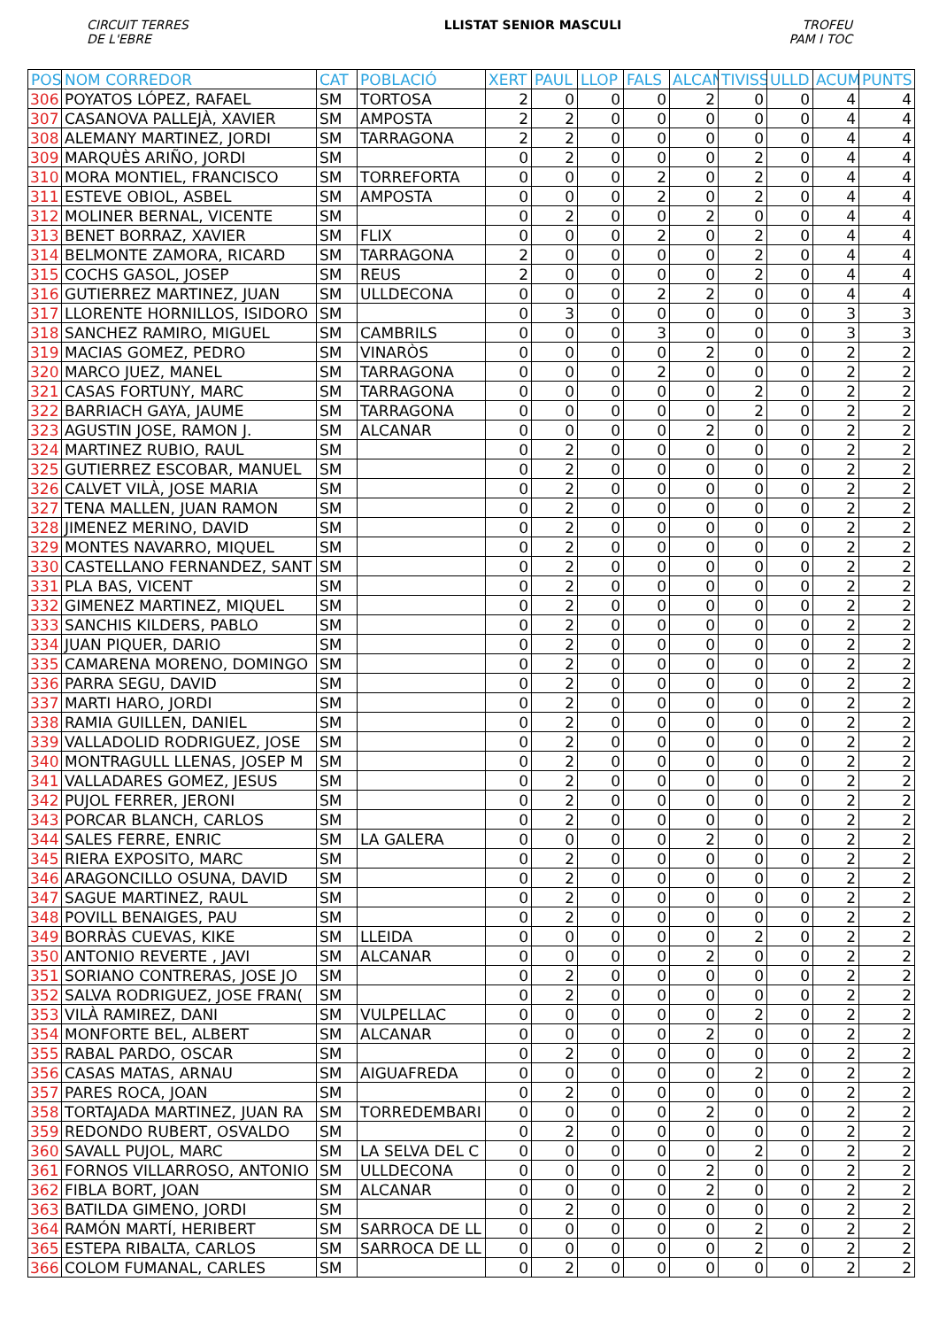CIRCUIT TERRES
DE L'EBRE
LLISTAT SENIOR MASCULI TROFEU
PAM I TOC
| POS | NOM CORREDOR | CAT | POBLACIÓ | XERT | PAUL | LLOP | FALS | ALCAN | TIVISS | ULLD | ACUM | PUNTS |
| --- | --- | --- | --- | --- | --- | --- | --- | --- | --- | --- | --- | --- |
| 306 | POYATOS LÓPEZ, RAFAEL | SM | TORTOSA | 2 | 0 | 0 | 0 | 2 | 0 | 0 | 4 | 4 |
| 307 | CASANOVA PALLEJÀ, XAVIER | SM | AMPOSTA | 2 | 2 | 0 | 0 | 0 | 0 | 0 | 4 | 4 |
| 308 | ALEMANY MARTINEZ, JORDI | SM | TARRAGONA | 2 | 2 | 0 | 0 | 0 | 0 | 0 | 4 | 4 |
| 309 | MARQUÈS ARIÑO, JORDI | SM | | 0 | 2 | 0 | 0 | 0 | 2 | 0 | 4 | 4 |
| 310 | MORA MONTIEL, FRANCISCO | SM | TORREFORTA | 0 | 0 | 0 | 2 | 0 | 2 | 0 | 4 | 4 |
| 311 | ESTEVE OBIOL, ASBEL | SM | AMPOSTA | 0 | 0 | 0 | 2 | 0 | 2 | 0 | 4 | 4 |
| 312 | MOLINER BERNAL, VICENTE | SM | | 0 | 2 | 0 | 0 | 2 | 0 | 0 | 4 | 4 |
| 313 | BENET BORRAZ, XAVIER | SM | FLIX | 0 | 0 | 0 | 2 | 0 | 2 | 0 | 4 | 4 |
| 314 | BELMONTE ZAMORA, RICARD | SM | TARRAGONA | 2 | 0 | 0 | 0 | 0 | 2 | 0 | 4 | 4 |
| 315 | COCHS GASOL, JOSEP | SM | REUS | 2 | 0 | 0 | 0 | 0 | 2 | 0 | 4 | 4 |
| 316 | GUTIERREZ MARTINEZ, JUAN | SM | ULLDECONA | 0 | 0 | 0 | 2 | 2 | 0 | 0 | 4 | 4 |
| 317 | LLORENTE HORNILLOS, ISIDORO | SM | | 0 | 3 | 0 | 0 | 0 | 0 | 0 | 3 | 3 |
| 318 | SANCHEZ RAMIRO, MIGUEL | SM | CAMBRILS | 0 | 0 | 0 | 3 | 0 | 0 | 0 | 3 | 3 |
| 319 | MACIAS GOMEZ, PEDRO | SM | VINARÒS | 0 | 0 | 0 | 0 | 2 | 0 | 0 | 2 | 2 |
| 320 | MARCO JUEZ, MANEL | SM | TARRAGONA | 0 | 0 | 0 | 2 | 0 | 0 | 0 | 2 | 2 |
| 321 | CASAS FORTUNY, MARC | SM | TARRAGONA | 0 | 0 | 0 | 0 | 0 | 2 | 0 | 2 | 2 |
| 322 | BARRIACH GAYA, JAUME | SM | TARRAGONA | 0 | 0 | 0 | 0 | 0 | 2 | 0 | 2 | 2 |
| 323 | AGUSTIN JOSE, RAMON J. | SM | ALCANAR | 0 | 0 | 0 | 0 | 2 | 0 | 0 | 2 | 2 |
| 324 | MARTINEZ RUBIO, RAUL | SM | | 0 | 2 | 0 | 0 | 0 | 0 | 0 | 2 | 2 |
| 325 | GUTIERREZ ESCOBAR, MANUEL | SM | | 0 | 2 | 0 | 0 | 0 | 0 | 0 | 2 | 2 |
| 326 | CALVET VILÀ, JOSE MARIA | SM | | 0 | 2 | 0 | 0 | 0 | 0 | 0 | 2 | 2 |
| 327 | TENA MALLEN, JUAN RAMON | SM | | 0 | 2 | 0 | 0 | 0 | 0 | 0 | 2 | 2 |
| 328 | JIMENEZ MERINO, DAVID | SM | | 0 | 2 | 0 | 0 | 0 | 0 | 0 | 2 | 2 |
| 329 | MONTES NAVARRO, MIQUEL | SM | | 0 | 2 | 0 | 0 | 0 | 0 | 0 | 2 | 2 |
| 330 | CASTELLANO FERNANDEZ, SANT | SM | | 0 | 2 | 0 | 0 | 0 | 0 | 0 | 2 | 2 |
| 331 | PLA BAS, VICENT | SM | | 0 | 2 | 0 | 0 | 0 | 0 | 0 | 2 | 2 |
| 332 | GIMENEZ MARTINEZ, MIQUEL | SM | | 0 | 2 | 0 | 0 | 0 | 0 | 0 | 2 | 2 |
| 333 | SANCHIS KILDERS, PABLO | SM | | 0 | 2 | 0 | 0 | 0 | 0 | 0 | 2 | 2 |
| 334 | JUAN PIQUER, DARIO | SM | | 0 | 2 | 0 | 0 | 0 | 0 | 0 | 2 | 2 |
| 335 | CAMARENA MORENO, DOMINGO | SM | | 0 | 2 | 0 | 0 | 0 | 0 | 0 | 2 | 2 |
| 336 | PARRA SEGU, DAVID | SM | | 0 | 2 | 0 | 0 | 0 | 0 | 0 | 2 | 2 |
| 337 | MARTI HARO, JORDI | SM | | 0 | 2 | 0 | 0 | 0 | 0 | 0 | 2 | 2 |
| 338 | RAMIA GUILLEN, DANIEL | SM | | 0 | 2 | 0 | 0 | 0 | 0 | 0 | 2 | 2 |
| 339 | VALLADOLID RODRIGUEZ, JOSE | SM | | 0 | 2 | 0 | 0 | 0 | 0 | 0 | 2 | 2 |
| 340 | MONTRAGULL LLENAS, JOSEP M | SM | | 0 | 2 | 0 | 0 | 0 | 0 | 0 | 2 | 2 |
| 341 | VALLADARES GOMEZ, JESUS | SM | | 0 | 2 | 0 | 0 | 0 | 0 | 0 | 2 | 2 |
| 342 | PUJOL FERRER, JERONI | SM | | 0 | 2 | 0 | 0 | 0 | 0 | 0 | 2 | 2 |
| 343 | PORCAR BLANCH, CARLOS | SM | | 0 | 2 | 0 | 0 | 0 | 0 | 0 | 2 | 2 |
| 344 | SALES FERRE, ENRIC | SM | LA GALERA | 0 | 0 | 0 | 0 | 2 | 0 | 0 | 2 | 2 |
| 345 | RIERA EXPOSITO, MARC | SM | | 0 | 2 | 0 | 0 | 0 | 0 | 0 | 2 | 2 |
| 346 | ARAGONCILLO OSUNA, DAVID | SM | | 0 | 2 | 0 | 0 | 0 | 0 | 0 | 2 | 2 |
| 347 | SAGUE MARTINEZ, RAUL | SM | | 0 | 2 | 0 | 0 | 0 | 0 | 0 | 2 | 2 |
| 348 | POVILL BENAIGES, PAU | SM | | 0 | 2 | 0 | 0 | 0 | 0 | 0 | 2 | 2 |
| 349 | BORRÀS CUEVAS, KIKE | SM | LLEIDA | 0 | 0 | 0 | 0 | 0 | 2 | 0 | 2 | 2 |
| 350 | ANTONIO REVERTE , JAVI | SM | ALCANAR | 0 | 0 | 0 | 0 | 2 | 0 | 0 | 2 | 2 |
| 351 | SORIANO CONTRERAS, JOSE JO | SM | | 0 | 2 | 0 | 0 | 0 | 0 | 0 | 2 | 2 |
| 352 | SALVA RODRIGUEZ, JOSE FRAN( | SM | | 0 | 2 | 0 | 0 | 0 | 0 | 0 | 2 | 2 |
| 353 | VILÀ RAMIREZ, DANI | SM | VULPELLAC | 0 | 0 | 0 | 0 | 0 | 2 | 0 | 2 | 2 |
| 354 | MONFORTE BEL, ALBERT | SM | ALCANAR | 0 | 0 | 0 | 0 | 2 | 0 | 0 | 2 | 2 |
| 355 | RABAL PARDO, OSCAR | SM | | 0 | 2 | 0 | 0 | 0 | 0 | 0 | 2 | 2 |
| 356 | CASAS MATAS, ARNAU | SM | AIGUAFREDA | 0 | 0 | 0 | 0 | 0 | 2 | 0 | 2 | 2 |
| 357 | PARES ROCA, JOAN | SM | | 0 | 2 | 0 | 0 | 0 | 0 | 0 | 2 | 2 |
| 358 | TORTAJADA MARTINEZ, JUAN RA | SM | TORREDEMBARI | 0 | 0 | 0 | 0 | 2 | 0 | 0 | 2 | 2 |
| 359 | REDONDO RUBERT, OSVALDO | SM | | 0 | 2 | 0 | 0 | 0 | 0 | 0 | 2 | 2 |
| 360 | SAVALL PUJOL, MARC | SM | LA SELVA DEL C | 0 | 0 | 0 | 0 | 0 | 2 | 0 | 2 | 2 |
| 361 | FORNOS VILLARROSO, ANTONIO | SM | ULLDECONA | 0 | 0 | 0 | 0 | 2 | 0 | 0 | 2 | 2 |
| 362 | FIBLA BORT, JOAN | SM | ALCANAR | 0 | 0 | 0 | 0 | 2 | 0 | 0 | 2 | 2 |
| 363 | BATILDA GIMENO, JORDI | SM | | 0 | 2 | 0 | 0 | 0 | 0 | 0 | 2 | 2 |
| 364 | RAMÓN MARTÍ, HERIBERT | SM | SARROCA DE LL | 0 | 0 | 0 | 0 | 0 | 2 | 0 | 2 | 2 |
| 365 | ESTEPA RIBALTA, CARLOS | SM | SARROCA DE LL | 0 | 0 | 0 | 0 | 0 | 2 | 0 | 2 | 2 |
| 366 | COLOM FUMANAL, CARLES | SM | | 0 | 2 | 0 | 0 | 0 | 0 | 0 | 2 | 2 |